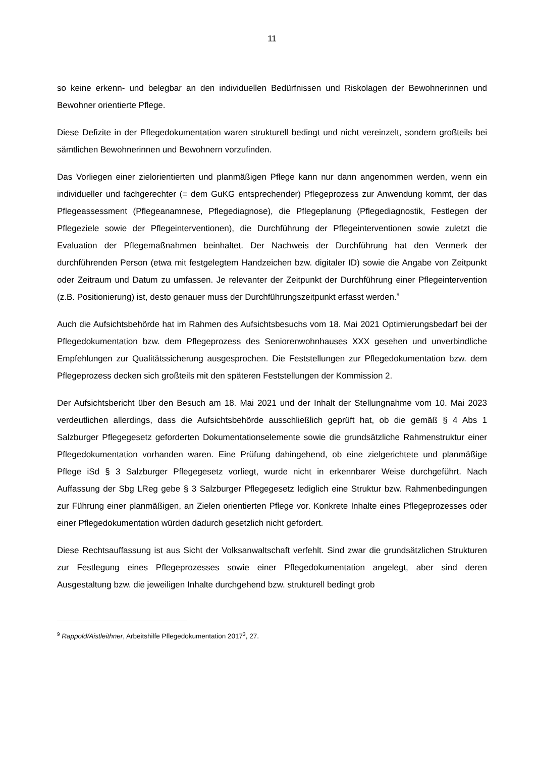11
so keine erkenn- und belegbar an den individuellen Bedürfnissen und Riskolagen der Bewohnerinnen und Bewohner orientierte Pflege.
Diese Defizite in der Pflegedokumentation waren strukturell bedingt und nicht vereinzelt, sondern großteils bei sämtlichen Bewohnerinnen und Bewohnern vorzufinden.
Das Vorliegen einer zielorientierten und planmäßigen Pflege kann nur dann angenommen werden, wenn ein individueller und fachgerechter (= dem GuKG entsprechender) Pflegeprozess zur Anwendung kommt, der das Pflegeassessment (Pflegeanamnese, Pflegediagnose), die Pflegeplanung (Pflegediagnostik, Festlegen der Pflegeziele sowie der Pflegeinterventionen), die Durchführung der Pflegeinterventionen sowie zuletzt die Evaluation der Pflegemaßnahmen beinhaltet. Der Nachweis der Durchführung hat den Vermerk der durchführenden Person (etwa mit festgelegtem Handzeichen bzw. digitaler ID) sowie die Angabe von Zeitpunkt oder Zeitraum und Datum zu umfassen. Je relevanter der Zeitpunkt der Durchführung einer Pflegeintervention (z.B. Positionierung) ist, desto genauer muss der Durchführungszeitpunkt erfasst werden.<sup>9</sup>
Auch die Aufsichtsbehörde hat im Rahmen des Aufsichtsbesuchs vom 18. Mai 2021 Optimierungsbedarf bei der Pflegedokumentation bzw. dem Pflegeprozess des Seniorenwohnhauses XXX gesehen und unverbindliche Empfehlungen zur Qualitätssicherung ausgesprochen. Die Feststellungen zur Pflegedokumentation bzw. dem Pflegeprozess decken sich großteils mit den späteren Feststellungen der Kommission 2.
Der Aufsichtsbericht über den Besuch am 18. Mai 2021 und der Inhalt der Stellungnahme vom 10. Mai 2023 verdeutlichen allerdings, dass die Aufsichtsbehörde ausschließlich geprüft hat, ob die gemäß § 4 Abs 1 Salzburger Pflegegesetz geforderten Dokumentationselemente sowie die grundsätzliche Rahmenstruktur einer Pflegedokumentation vorhanden waren. Eine Prüfung dahingehend, ob eine zielgerichtete und planmäßige Pflege iSd § 3 Salzburger Pflegegesetz vorliegt, wurde nicht in erkennbarer Weise durchgeführt. Nach Auffassung der Sbg LReg gebe § 3 Salzburger Pflegegesetz lediglich eine Struktur bzw. Rahmenbedingungen zur Führung einer planmäßigen, an Zielen orientierten Pflege vor. Konkrete Inhalte eines Pflegeprozesses oder einer Pflegedokumentation würden dadurch gesetzlich nicht gefordert.
Diese Rechtsauffassung ist aus Sicht der Volksanwaltschaft verfehlt. Sind zwar die grundsätzlichen Strukturen zur Festlegung eines Pflegeprozesses sowie einer Pflegedokumentation angelegt, aber sind deren Ausgestaltung bzw. die jeweiligen Inhalte durchgehend bzw. strukturell bedingt grob
<sup>9</sup> Rappold/Aistleithner, Arbeitshilfe Pflegedokumentation 2017<sup>3</sup>, 27.